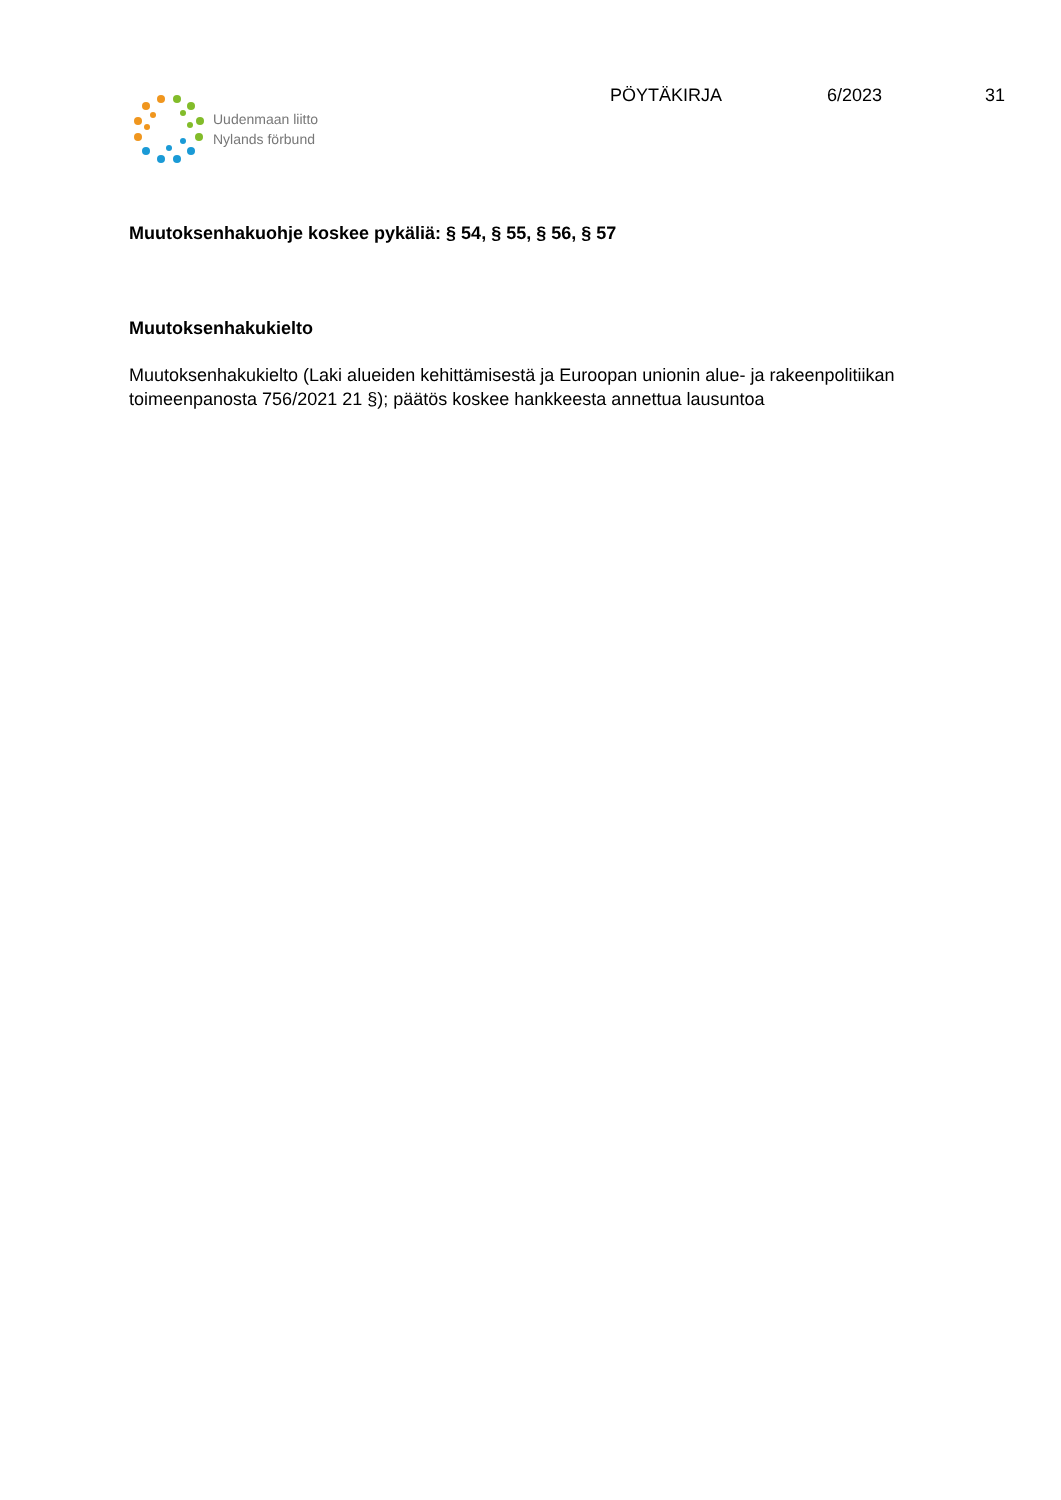Uudenmaan liitto
Nylands förbund
PÖYTÄKIRJA 6/2023 31
Muutoksenhakuohje koskee pykäliä: § 54, § 55, § 56, § 57
Muutoksenhakukielto
Muutoksenhakukielto (Laki alueiden kehittämisestä ja Euroopan unionin alue- ja rakeenpolitiikan toimeenpanosta 756/2021 21 §); päätös koskee hankkeesta annettua lausuntoa